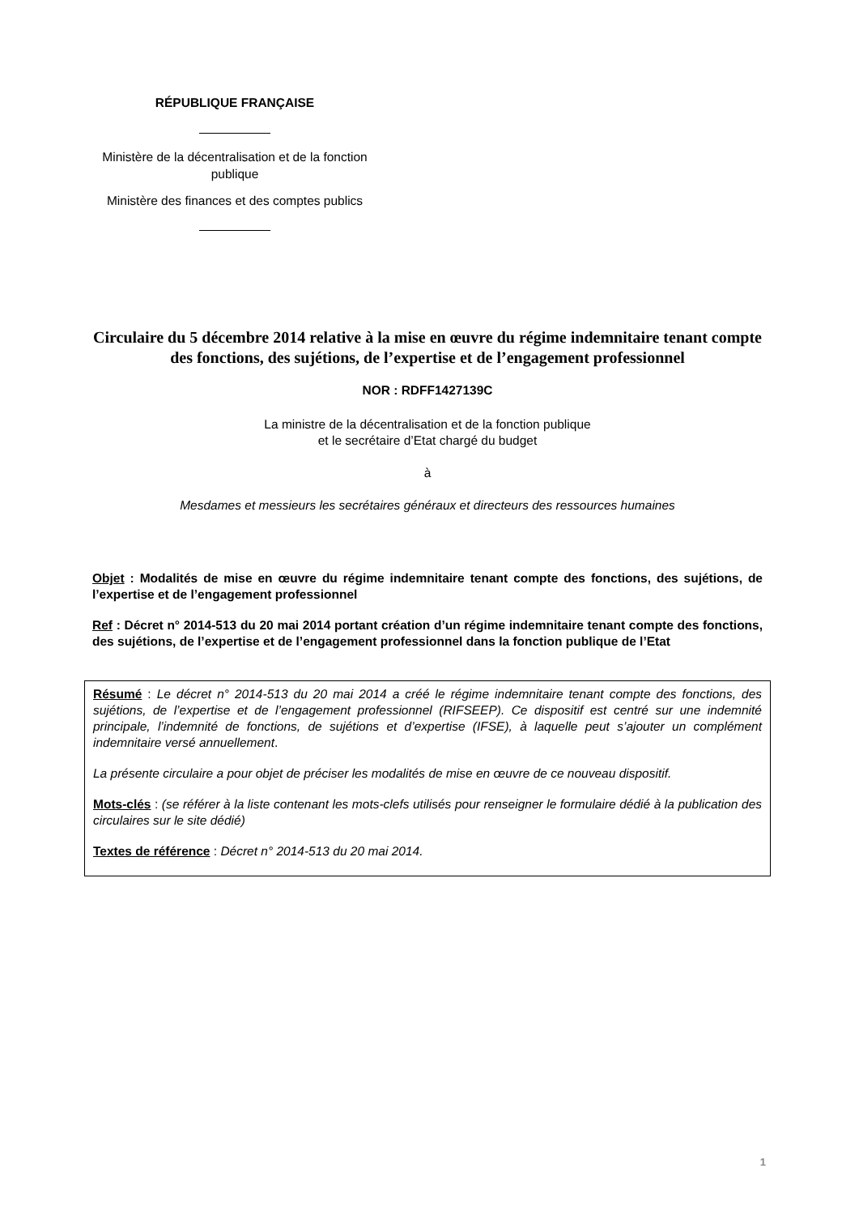RÉPUBLIQUE FRANÇAISE
Ministère de la décentralisation et de la fonction publique
Ministère des finances et des comptes publics
Circulaire du 5 décembre 2014 relative à la mise en œuvre du régime indemnitaire tenant compte des fonctions, des sujétions, de l’expertise et de l’engagement professionnel
NOR : RDFF1427139C
La ministre de la décentralisation et de la fonction publique
et le secrétaire d’Etat chargé du budget
à
Mesdames et messieurs les secrétaires généraux et directeurs des ressources humaines
Objet : Modalités de mise en œuvre du régime indemnitaire tenant compte des fonctions, des sujétions, de l’expertise et de l’engagement professionnel
Ref : Décret n° 2014-513 du 20 mai 2014 portant création d’un régime indemnitaire tenant compte des fonctions, des sujétions, de l’expertise et de l’engagement professionnel dans la fonction publique de l’Etat
Résumé : Le décret n° 2014-513 du 20 mai 2014 a créé le régime indemnitaire tenant compte des fonctions, des sujétions, de l’expertise et de l’engagement professionnel (RIFSEEP). Ce dispositif est centré sur une indemnité principale, l’indemnité de fonctions, de sujétions et d’expertise (IFSE), à laquelle peut s’ajouter un complément indemnitaire versé annuellement.
La présente circulaire a pour objet de préciser les modalités de mise en œuvre de ce nouveau dispositif.
Mots-clés : (se référer à la liste contenant les mots-clefs utilisés pour renseigner le formulaire dédié à la publication des circulaires sur le site dédié)
Textes de référence : Décret n° 2014-513 du 20 mai 2014.
1